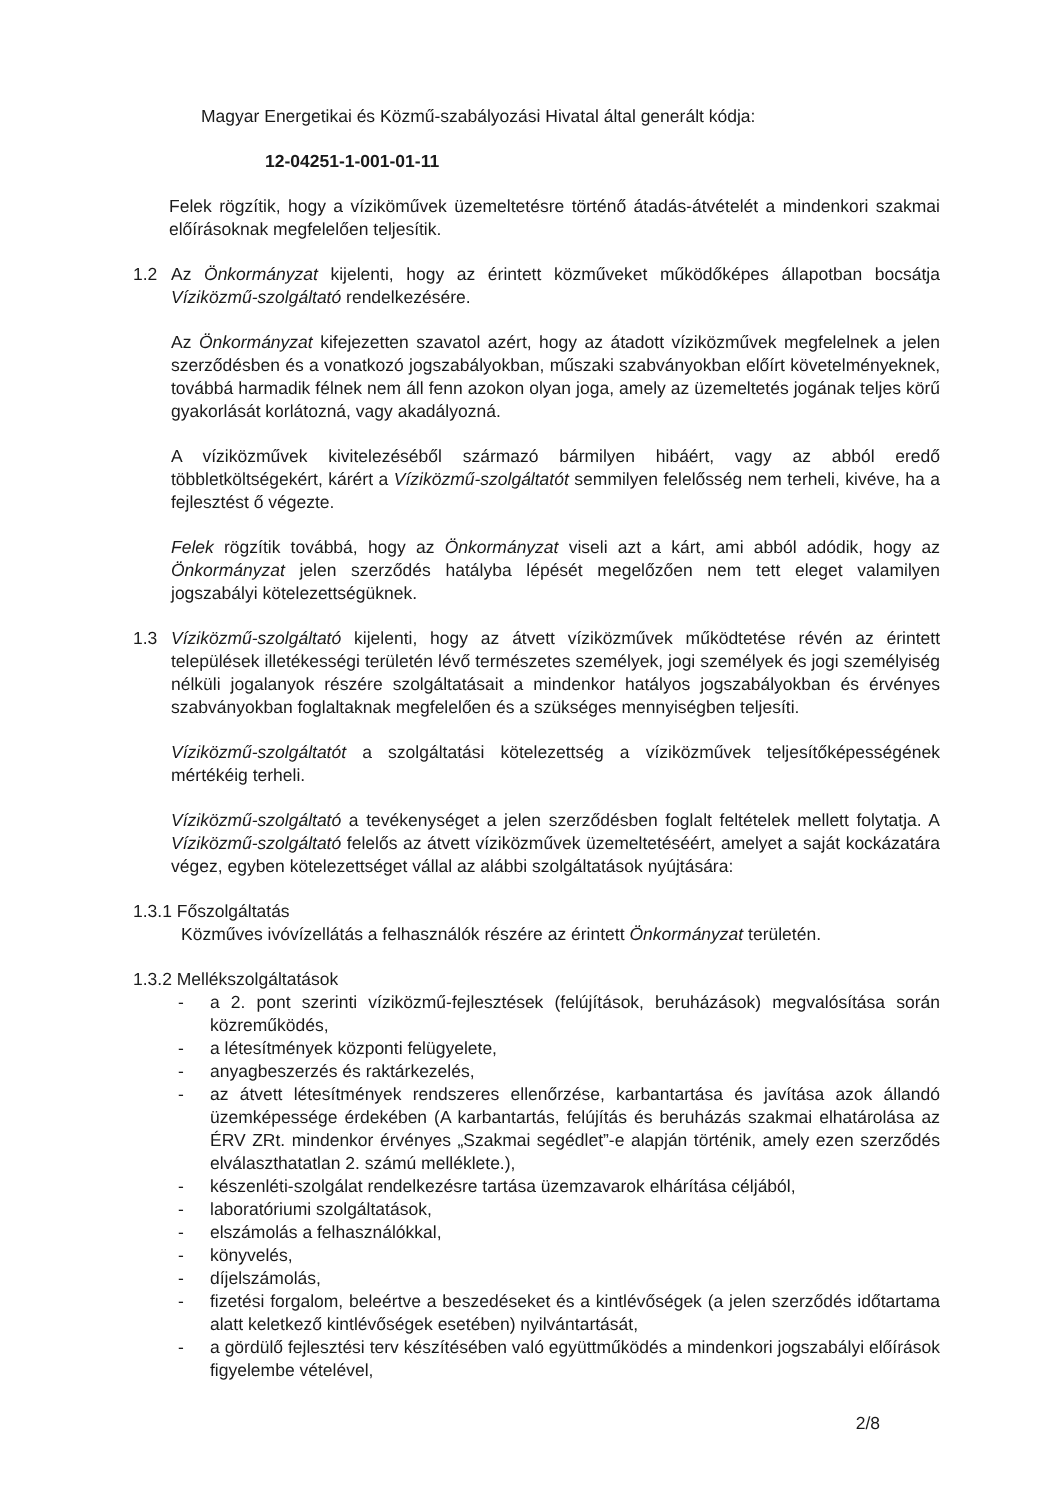Magyar Energetikai és Közmű-szabályozási Hivatal által generált kódja:
12-04251-1-001-01-11
Felek rögzítik, hogy a víziköművek üzemeltetésre történő átadás-átvételét a mindenkori szakmai előírásoknak megfelelően teljesítik.
1.2 Az Önkormányzat kijelenti, hogy az érintett közműveket működőképes állapotban bocsátja Víziközmű-szolgáltató rendelkezésére.
Az Önkormányzat kifejezetten szavatol azért, hogy az átadott víziközművek megfelelnek a jelen szerződésben és a vonatkozó jogszabályokban, műszaki szabványokban előírt követelményeknek, továbbá harmadik félnek nem áll fenn azokon olyan joga, amely az üzemeltetés jogának teljes körű gyakorlását korlátozná, vagy akadályozná.
A víziközművek kivitelezéséből származó bármilyen hibáért, vagy az abból eredő többletköltségekért, kárért a Víziközmű-szolgáltatót semmilyen felelősség nem terheli, kivéve, ha a fejlesztést ő végezte.
Felek rögzítik továbbá, hogy az Önkormányzat viseli azt a kárt, ami abból adódik, hogy az Önkormányzat jelen szerződés hatályba lépését megelőzően nem tett eleget valamilyen jogszabályi kötelezettségüknek.
1.3 Víziközmű-szolgáltató kijelenti, hogy az átvett víziközművek működtetése révén az érintett települések illetékességi területén lévő természetes személyek, jogi személyek és jogi személyiség nélküli jogalanyok részére szolgáltatásait a mindenkor hatályos jogszabályokban és érvényes szabványokban foglaltaknak megfelelően és a szükséges mennyiségben teljesíti.
Víziközmű-szolgáltatót a szolgáltatási kötelezettség a víziközművek teljesítőképességének mértékéig terheli.
Víziközmű-szolgáltató a tevékenységet a jelen szerződésben foglalt feltételek mellett folytatja. A Víziközmű-szolgáltató felelős az átvett víziközművek üzemeltetéséért, amelyet a saját kockázatára végez, egyben kötelezettséget vállal az alábbi szolgáltatások nyújtására:
1.3.1 Főszolgáltatás
Közműves ivóvízellátás a felhasználók részére az érintett Önkormányzat területén.
1.3.2 Mellékszolgáltatások
- a 2. pont szerinti víziközmű-fejlesztések (felújítások, beruházások) megvalósítása során közreműködés,
- a létesítmények központi felügyelete,
- anyagbeszerzés és raktárkezelés,
- az átvett létesítmények rendszeres ellenőrzése, karbantartása és javítása azok állandó üzemképessége érdekében (A karbantartás, felújítás és beruházás szakmai elhatárolása az ÉRV ZRt. mindenkor érvényes „Szakmai segédlet”-e alapján történik, amely ezen szerződés elválaszthatatlan 2. számú melléklete.),
- készenléti-szolgálat rendelkezésre tartása üzemzavarok elhárítása céljából,
- laboratóriumi szolgáltatások,
- elszámolás a felhasználókkal,
- könyvelés,
- díjelszámolás,
- fizetési forgalom, beleértve a beszedéseket és a kintlévőségek (a jelen szerződés időtartama alatt keletkező kintlévőségek esetében) nyilvántartását,
- a gördülő fejlesztési terv készítésében való együttműködés a mindenkori jogszabályi előírások figyelembe vételével,
2/8